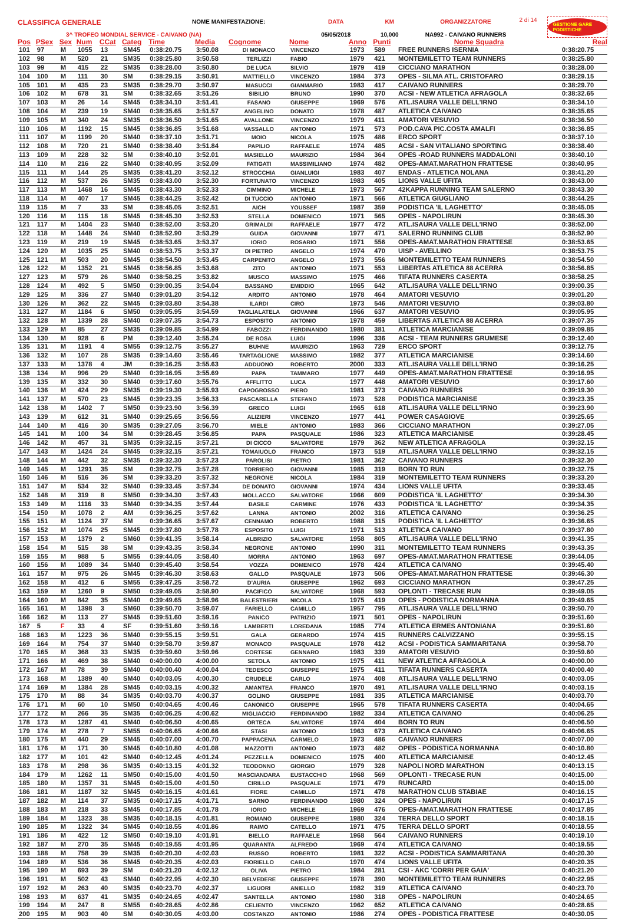CLASSIFICA GENERALE
3^ TROFEO MONDIAL SERVICE - CAIVANO (NA)
NOME MANIFESTAZIONE:
DATA
05/05/2018
KM
10,000
ORGANIZZATORE
NA992 - CAIVANO RUNNERS
2 di 14
GESTIONE GARE PODISTICHE
| Pos | PSex | Sex | Num | CCat | Categ | Time | Media | Cognome | Nome | Anno | Punti | Nome Squadra | Real |
| --- | --- | --- | --- | --- | --- | --- | --- | --- | --- | --- | --- | --- | --- |
| 101 | 97 | M | 1055 | 13 | SM45 | 0:38:20.75 | 3:50.08 | DI MONACO | VINCENZO | 1973 | 589 | FREE RUNNERS ISERNIA | 0:38:20.75 |
| 102 | 98 | M | 520 | 21 | SM35 | 0:38:25.80 | 3:50.58 | TERLIZZI | FABIO | 1979 | 421 | MONTEMILETTO TEAM RUNNERS | 0:38:25.80 |
| 103 | 99 | M | 415 | 22 | SM35 | 0:38:28.00 | 3:50.80 | DE LUCA | SILVIO | 1979 | 419 | CICCIANO MARATHON | 0:38:28.00 |
| 104 | 100 | M | 111 | 30 | SM | 0:38:29.15 | 3:50.91 | MATTIELLO | VINCENZO | 1984 | 373 | OPES - SILMA ATL. CRISTOFARO | 0:38:29.15 |
| 105 | 101 | M | 435 | 23 | SM35 | 0:38:29.70 | 3:50.97 | MASUCCI | GIANMARIO | 1983 | 417 | CAIVANO RUNNERS | 0:38:29.70 |
| 106 | 102 | M | 678 | 31 | SM | 0:38:32.65 | 3:51.26 | SIBILIO | BRUNO | 1990 | 370 | ACSI - NEW ATLETICA AFRAGOLA | 0:38:32.65 |
| 107 | 103 | M | 26 | 14 | SM45 | 0:38:34.10 | 3:51.41 | FASANO | GIUSEPPE | 1969 | 576 | ATL.ISAURA VALLE DELL'IRNO | 0:38:34.10 |
| 108 | 104 | M | 239 | 19 | SM40 | 0:38:35.65 | 3:51.57 | ANGELINO | DONATO | 1978 | 487 | ATLETICA CAIVANO | 0:38:35.65 |
| 109 | 105 | M | 340 | 24 | SM35 | 0:38:36.50 | 3:51.65 | AVALLONE | VINCENZO | 1979 | 411 | AMATORI VESUVIO | 0:38:36.50 |
| 110 | 106 | M | 1192 | 15 | SM45 | 0:38:36.85 | 3:51.68 | VASSALLO | ANTONIO | 1971 | 573 | POD.CAVA PIC.COSTA AMALFI | 0:38:36.85 |
| 111 | 107 | M | 1199 | 20 | SM40 | 0:38:37.10 | 3:51.71 | MOIO | NICOLA | 1975 | 486 | ERCO SPORT | 0:38:37.10 |
| 112 | 108 | M | 720 | 21 | SM40 | 0:38:38.40 | 3:51.84 | PAPILIO | RAFFAELE | 1974 | 485 | ACSI - SAN VITALIANO SPORTING | 0:38:38.40 |
| 113 | 109 | M | 228 | 32 | SM | 0:38:40.10 | 3:52.01 | MASIELLO | MAURIZIO | 1984 | 364 | OPES -ROAD RUNNERS MADDALONI | 0:38:40.10 |
| 114 | 110 | M | 216 | 22 | SM40 | 0:38:40.95 | 3:52.09 | FATIGATI | MASSIMILIANO | 1974 | 482 | OPES-AMAT.MARATHON FRATTESE | 0:38:40.95 |
| 115 | 111 | M | 144 | 25 | SM35 | 0:38:41.20 | 3:52.12 | STROCCHIA | GIANLUIGI | 1983 | 407 | ENDAS - ATLETICA NOLANA | 0:38:41.20 |
| 116 | 112 | M | 537 | 26 | SM35 | 0:38:43.00 | 3:52.30 | FORTUNATO | VINCENZO | 1983 | 405 | LIONS VALLE UFITA | 0:38:43.00 |
| 117 | 113 | M | 1468 | 16 | SM45 | 0:38:43.30 | 3:52.33 | CIMMINO | MICHELE | 1973 | 567 | 42KAPPA RUNNING TEAM SALERNO | 0:38:43.30 |
| 118 | 114 | M | 407 | 17 | SM45 | 0:38:44.25 | 3:52.42 | DI TUCCIO | ANTONIO | 1971 | 566 | ATLETICA GIUGLIANO | 0:38:44.25 |
| 119 | 115 | M | 7 | 33 | SM | 0:38:45.05 | 3:52.51 | AICH | YOUSSEF | 1987 | 359 | PODISTICA 'IL LAGHETTO' | 0:38:45.05 |
| 120 | 116 | M | 115 | 18 | SM45 | 0:38:45.30 | 3:52.53 | STELLA | DOMENICO | 1971 | 565 | OPES - NAPOLIRUN | 0:38:45.30 |
| 121 | 117 | M | 1404 | 23 | SM40 | 0:38:52.00 | 3:53.20 | GRIMALDI | RAFFAELE | 1977 | 472 | ATL.ISAURA VALLE DELL'IRNO | 0:38:52.00 |
| 122 | 118 | M | 1448 | 24 | SM40 | 0:38:52.90 | 3:53.29 | GUIDA | GIOVANNI | 1977 | 471 | SALERNO RUNNING CLUB | 0:38:52.90 |
| 123 | 119 | M | 219 | 19 | SM45 | 0:38:53.65 | 3:53.37 | IORIO | ROSARIO | 1971 | 556 | OPES-AMAT.MARATHON FRATTESE | 0:38:53.65 |
| 124 | 120 | M | 1035 | 25 | SM40 | 0:38:53.75 | 3:53.37 | DI PIETRO | ANGELO | 1974 | 470 | UISP - AVELLINO | 0:38:53.75 |
| 125 | 121 | M | 503 | 20 | SM45 | 0:38:54.50 | 3:53.45 | CARPENITO | ANGELO | 1973 | 556 | MONTEMILETTO TEAM RUNNERS | 0:38:54.50 |
| 126 | 122 | M | 1352 | 21 | SM45 | 0:38:56.85 | 3:53.68 | ZITO | ANTONIO | 1971 | 553 | LIBERTAS ATLETICA 88 ACERRA | 0:38:56.85 |
| 127 | 123 | M | 579 | 26 | SM40 | 0:38:58.25 | 3:53.82 | MUSCO | MASSIMO | 1975 | 466 | TIFATA RUNNERS CASERTA | 0:38:58.25 |
| 128 | 124 | M | 492 | 5 | SM50 | 0:39:00.35 | 3:54.04 | BASSANO | EMIDDIO | 1965 | 642 | ATL.ISAURA VALLE DELL'IRNO | 0:39:00.35 |
| 129 | 125 | M | 336 | 27 | SM40 | 0:39:01.20 | 3:54.12 | ARDITO | ANTONIO | 1978 | 464 | AMATORI VESUVIO | 0:39:01.20 |
| 130 | 126 | M | 362 | 22 | SM45 | 0:39:03.80 | 3:54.38 | ILARDI | CIRO | 1973 | 546 | AMATORI VESUVIO | 0:39:03.80 |
| 131 | 127 | M | 1184 | 6 | SM50 | 0:39:05.95 | 3:54.59 | TAGLIALATELA | GIOVANNI | 1966 | 637 | AMATORI VESUVIO | 0:39:05.95 |
| 132 | 128 | M | 1339 | 28 | SM40 | 0:39:07.35 | 3:54.73 | ESPOSITO | ANTONIO | 1978 | 459 | LIBERTAS ATLETICA 88 ACERRA | 0:39:07.35 |
| 133 | 129 | M | 85 | 27 | SM35 | 0:39:09.85 | 3:54.99 | FABOZZI | FERDINANDO | 1980 | 381 | ATLETICA MARCIANISE | 0:39:09.85 |
| 134 | 130 | M | 928 | 6 | PM | 0:39:12.40 | 3:55.24 | DE ROSA | LUIGI | 1996 | 336 | ACSI - TEAM RUNNERS GRUMESE | 0:39:12.40 |
| 135 | 131 | M | 1191 | 4 | SM55 | 0:39:12.75 | 3:55.27 | BUHNE | MAURIZIO | 1963 | 729 | ERCO SPORT | 0:39:12.75 |
| 136 | 132 | M | 107 | 28 | SM35 | 0:39:14.60 | 3:55.46 | TARTAGLIONE | MASSIMO | 1982 | 377 | ATLETICA MARCIANISE | 0:39:14.60 |
| 137 | 133 | M | 1378 | 4 | JM | 0:39:16.25 | 3:55.63 | ADDUONO | ROBERTO | 2000 | 333 | ATL.ISAURA VALLE DELL'IRNO | 0:39:16.25 |
| 138 | 134 | M | 996 | 29 | SM40 | 0:39:16.95 | 3:55.69 | PAPA | TAMMARO | 1977 | 449 | OPES-AMAT.MARATHON FRATTESE | 0:39:16.95 |
| 139 | 135 | M | 332 | 30 | SM40 | 0:39:17.60 | 3:55.76 | AFFLITTO | LUCA | 1977 | 448 | AMATORI VESUVIO | 0:39:17.60 |
| 140 | 136 | M | 424 | 29 | SM35 | 0:39:19.30 | 3:55.93 | CAPOGROSSO | PIERO | 1981 | 373 | CAIVANO RUNNERS | 0:39:19.30 |
| 141 | 137 | M | 570 | 23 | SM45 | 0:39:23.35 | 3:56.33 | PASCARELLA | STEFANO | 1973 | 528 | PODISTICA MARCIANISE | 0:39:23.35 |
| 142 | 138 | M | 1402 | 7 | SM50 | 0:39:23.90 | 3:56.39 | GRECO | LUIGI | 1965 | 618 | ATL.ISAURA VALLE DELL'IRNO | 0:39:23.90 |
| 143 | 139 | M | 612 | 31 | SM40 | 0:39:25.65 | 3:56.56 | ALIZIERI | VINCENZO | 1977 | 441 | POWER CASAGIOVE | 0:39:25.65 |
| 144 | 140 | M | 416 | 30 | SM35 | 0:39:27.05 | 3:56.70 | MIELE | ANTONIO | 1983 | 366 | CICCIANO MARATHON | 0:39:27.05 |
| 145 | 141 | M | 100 | 34 | SM | 0:39:28.45 | 3:56.85 | PAPA | PASQUALE | 1986 | 323 | ATLETICA MARCIANISE | 0:39:28.45 |
| 146 | 142 | M | 457 | 31 | SM35 | 0:39:32.15 | 3:57.21 | DI CICCO | SALVATORE | 1979 | 362 | NEW ATLETICA AFRAGOLA | 0:39:32.15 |
| 147 | 143 | M | 1424 | 24 | SM45 | 0:39:32.15 | 3:57.21 | TOMAIUOLO | FRANCO | 1973 | 519 | ATL.ISAURA VALLE DELL'IRNO | 0:39:32.15 |
| 148 | 144 | M | 442 | 32 | SM35 | 0:39:32.30 | 3:57.23 | PAROLISI | PIETRO | 1981 | 362 | CAIVANO RUNNERS | 0:39:32.30 |
| 149 | 145 | M | 1291 | 35 | SM | 0:39:32.75 | 3:57.28 | TORRIERO | GIOVANNI | 1985 | 319 | BORN TO RUN | 0:39:32.75 |
| 150 | 146 | M | 516 | 36 | SM | 0:39:33.20 | 3:57.32 | NEGRONE | NICOLA | 1984 | 319 | MONTEMILETTO TEAM RUNNERS | 0:39:33.20 |
| 151 | 147 | M | 534 | 32 | SM40 | 0:39:33.45 | 3:57.34 | DE DONATO | GIOVANNI | 1974 | 434 | LIONS VALLE UFITA | 0:39:33.45 |
| 152 | 148 | M | 319 | 8 | SM50 | 0:39:34.30 | 3:57.43 | MOLLACCO | SALVATORE | 1966 | 609 | PODISTICA 'IL LAGHETTO' | 0:39:34.30 |
| 153 | 149 | M | 1116 | 33 | SM40 | 0:39:34.35 | 3:57.44 | BASILE | CARMINE | 1976 | 433 | PODISTICA 'IL LAGHETTO' | 0:39:34.35 |
| 154 | 150 | M | 1078 | 2 | AM | 0:39:36.25 | 3:57.62 | LANNA | ANTONIO | 2002 | 316 | ATLETICA CAIVANO | 0:39:36.25 |
| 155 | 151 | M | 1124 | 37 | SM | 0:39:36.65 | 3:57.67 | CENNAMO | ROBERTO | 1988 | 315 | PODISTICA 'IL LAGHETTO' | 0:39:36.65 |
| 156 | 152 | M | 1074 | 25 | SM45 | 0:39:37.80 | 3:57.78 | ESPOSITO | LUIGI | 1971 | 513 | ATLETICA CAIVANO | 0:39:37.80 |
| 157 | 153 | M | 1379 | 2 | SM60 | 0:39:41.35 | 3:58.14 | ALBRIZIO | SALVATORE | 1958 | 805 | ATL.ISAURA VALLE DELL'IRNO | 0:39:41.35 |
| 158 | 154 | M | 515 | 38 | SM | 0:39:43.35 | 3:58.34 | NEGRONE | ANTONIO | 1990 | 311 | MONTEMILETTO TEAM RUNNERS | 0:39:43.35 |
| 159 | 155 | M | 988 | 5 | SM55 | 0:39:44.05 | 3:58.40 | MORRA | ANTONIO | 1963 | 697 | OPES-AMAT.MARATHON FRATTESE | 0:39:44.05 |
| 160 | 156 | M | 1089 | 34 | SM40 | 0:39:45.40 | 3:58.54 | VOZZA | DOMENICO | 1978 | 424 | ATLETICA CAIVANO | 0:39:45.40 |
| 161 | 157 | M | 975 | 26 | SM45 | 0:39:46.30 | 3:58.63 | GALLO | PASQUALE | 1973 | 506 | OPES-AMAT.MARATHON FRATTESE | 0:39:46.30 |
| 162 | 158 | M | 412 | 6 | SM55 | 0:39:47.25 | 3:58.72 | D'AURIA | GIUSEPPE | 1962 | 693 | CICCIANO MARATHON | 0:39:47.25 |
| 163 | 159 | M | 1260 | 9 | SM50 | 0:39:49.05 | 3:58.90 | PACIFICO | SALVATORE | 1968 | 593 | OPLONTI - TRECASE RUN | 0:39:49.05 |
| 164 | 160 | M | 842 | 35 | SM40 | 0:39:49.65 | 3:58.96 | BALESTRIERI | NICOLA | 1975 | 419 | OPES - PODISTICA NORMANNA | 0:39:49.65 |
| 165 | 161 | M | 1398 | 3 | SM60 | 0:39:50.70 | 3:59.07 | FARIELLO | CAMILLO | 1957 | 795 | ATL.ISAURA VALLE DELL'IRNO | 0:39:50.70 |
| 166 | 162 | M | 113 | 27 | SM45 | 0:39:51.60 | 3:59.16 | PANICO | PATRIZIO | 1971 | 501 | OPES - NAPOLIRUN | 0:39:51.60 |
| 167 | 5 | F | 33 | 4 | SF | 0:39:51.60 | 3:59.16 | LAMBERTI | LOREDANA | 1985 | 774 | ATLETICA ERMES ANTONIANA | 0:39:51.60 |
| 168 | 163 | M | 1223 | 36 | SM40 | 0:39:55.15 | 3:59.51 | GALA | GERARDO | 1974 | 415 | RUNNERS CALVIZZANO | 0:39:55.15 |
| 169 | 164 | M | 754 | 37 | SM40 | 0:39:58.70 | 3:59.87 | MONACO | PASQUALE | 1978 | 412 | ACSI - PODISTICA SAMMARITANA | 0:39:58.70 |
| 170 | 165 | M | 368 | 33 | SM35 | 0:39:59.60 | 3:59.96 | CORTESE | GENNARO | 1983 | 339 | AMATORI VESUVIO | 0:39:59.60 |
| 171 | 166 | M | 469 | 38 | SM40 | 0:40:00.00 | 4:00.00 | SETOLA | ANTONIO | 1975 | 411 | NEW ATLETICA AFRAGOLA | 0:40:00.00 |
| 172 | 167 | M | 78 | 39 | SM40 | 0:40:00.40 | 4:00.04 | TEDESCO | GIUSEPPE | 1975 | 411 | TIFATA RUNNERS CASERTA | 0:40:00.40 |
| 173 | 168 | M | 1389 | 40 | SM40 | 0:40:03.05 | 4:00.30 | CRUDELE | CARLO | 1974 | 408 | ATL.ISAURA VALLE DELL'IRNO | 0:40:03.05 |
| 174 | 169 | M | 1384 | 28 | SM45 | 0:40:03.15 | 4:00.32 | AMANTEA | FRANCO | 1970 | 491 | ATL.ISAURA VALLE DELL'IRNO | 0:40:03.15 |
| 175 | 170 | M | 88 | 34 | SM35 | 0:40:03.70 | 4:00.37 | GOLINO | GIUSEPPE | 1981 | 335 | ATLETICA MARCIANISE | 0:40:03.70 |
| 176 | 171 | M | 60 | 10 | SM50 | 0:40:04.65 | 4:00.46 | CANONICO | GIUSEPPE | 1965 | 578 | TIFATA RUNNERS CASERTA | 0:40:04.65 |
| 177 | 172 | M | 266 | 35 | SM35 | 0:40:06.25 | 4:00.62 | MIGLIACCIO | FERDINANDO | 1982 | 334 | ATLETICA CAIVANO | 0:40:06.25 |
| 178 | 173 | M | 1287 | 41 | SM40 | 0:40:06.50 | 4:00.65 | ORTECA | SALVATORE | 1974 | 404 | BORN TO RUN | 0:40:06.50 |
| 179 | 174 | M | 278 | 7 | SM55 | 0:40:06.65 | 4:00.66 | STASI | ANTONIO | 1963 | 673 | ATLETICA CAIVANO | 0:40:06.65 |
| 180 | 175 | M | 440 | 29 | SM45 | 0:40:07.00 | 4:00.70 | PAPPACENA | CARMELO | 1973 | 486 | CAIVANO RUNNERS | 0:40:07.00 |
| 181 | 176 | M | 171 | 30 | SM45 | 0:40:10.80 | 4:01.08 | MAZZOTTI | ANTONIO | 1973 | 482 | OPES - PODISTICA NORMANNA | 0:40:10.80 |
| 182 | 177 | M | 101 | 42 | SM40 | 0:40:12.45 | 4:01.24 | PEZZELLA | DOMENICO | 1975 | 400 | ATLETICA MARCIANISE | 0:40:12.45 |
| 183 | 178 | M | 298 | 36 | SM35 | 0:40:13.15 | 4:01.32 | TEODONNO | GIORGIO | 1979 | 328 | NAPOLI NORD MARATHON | 0:40:13.15 |
| 184 | 179 | M | 1262 | 11 | SM50 | 0:40:15.00 | 4:01.50 | MASCIANDARA | EUSTACCHIO | 1968 | 569 | OPLONTI - TRECASE RUN | 0:40:15.00 |
| 185 | 180 | M | 1357 | 31 | SM45 | 0:40:15.00 | 4:01.50 | CIRILLO | PASQUALE | 1971 | 479 | RUNCARD | 0:40:15.00 |
| 186 | 181 | M | 1187 | 32 | SM45 | 0:40:16.15 | 4:01.61 | FIORE | CAMILLO | 1971 | 478 | MARATHON CLUB STABIAE | 0:40:16.15 |
| 187 | 182 | M | 114 | 37 | SM35 | 0:40:17.15 | 4:01.71 | SARNO | FERDINANDO | 1980 | 324 | OPES - NAPOLIRUN | 0:40:17.15 |
| 188 | 183 | M | 218 | 33 | SM45 | 0:40:17.85 | 4:01.78 | IORIO | MICHELE | 1969 | 476 | OPES-AMAT.MARATHON FRATTESE | 0:40:17.85 |
| 189 | 184 | M | 1323 | 38 | SM35 | 0:40:18.15 | 4:01.81 | ROMANO | GIUSEPPE | 1980 | 324 | TERRA DELLO SPORT | 0:40:18.15 |
| 190 | 185 | M | 1322 | 34 | SM45 | 0:40:18.55 | 4:01.86 | RAIMO | CATELLO | 1971 | 475 | TERRA DELLO SPORT | 0:40:18.55 |
| 191 | 186 | M | 422 | 12 | SM50 | 0:40:19.10 | 4:01.91 | BIELLO | RAFFAELE | 1968 | 564 | CAIVANO RUNNERS | 0:40:19.10 |
| 192 | 187 | M | 270 | 35 | SM45 | 0:40:19.55 | 4:01.95 | QUARANTA | ALFREDO | 1969 | 474 | ATLETICA CAIVANO | 0:40:19.55 |
| 193 | 188 | M | 758 | 39 | SM35 | 0:40:20.30 | 4:02.03 | RUSSO | ROBERTO | 1981 | 322 | ACSI - PODISTICA SAMMARITANA | 0:40:20.30 |
| 194 | 189 | M | 536 | 36 | SM45 | 0:40:20.35 | 4:02.03 | FIORIELLO | CARLO | 1970 | 474 | LIONS VALLE UFITA | 0:40:20.35 |
| 195 | 190 | M | 693 | 39 | SM | 0:40:21.20 | 4:02.12 | OLIVA | PIETRO | 1984 | 281 | CSI - AKC 'CORRI PER GAIA' | 0:40:21.20 |
| 196 | 191 | M | 502 | 43 | SM40 | 0:40:22.95 | 4:02.30 | BELVEDERE | GIUSEPPE | 1978 | 390 | MONTEMILETTO TEAM RUNNERS | 0:40:22.95 |
| 197 | 192 | M | 263 | 40 | SM35 | 0:40:23.70 | 4:02.37 | LIGUORI | ANIELLO | 1982 | 319 | ATLETICA CAIVANO | 0:40:23.70 |
| 198 | 193 | M | 637 | 41 | SM35 | 0:40:24.65 | 4:02.47 | SANTELLA | ANTONIO | 1980 | 318 | OPES - NAPOLIRUN | 0:40:24.65 |
| 199 | 194 | M | 247 | 8 | SM55 | 0:40:28.65 | 4:02.86 | CELIENTO | VINCENZO | 1962 | 652 | ATLETICA CAIVANO | 0:40:28.65 |
| 200 | 195 | M | 903 | 40 | SM | 0:40:30.05 | 4:03.00 | COSTANZO | ANTONIO | 1986 | 274 | OPES - PODISTICA FRATTESE | 0:40:30.05 |